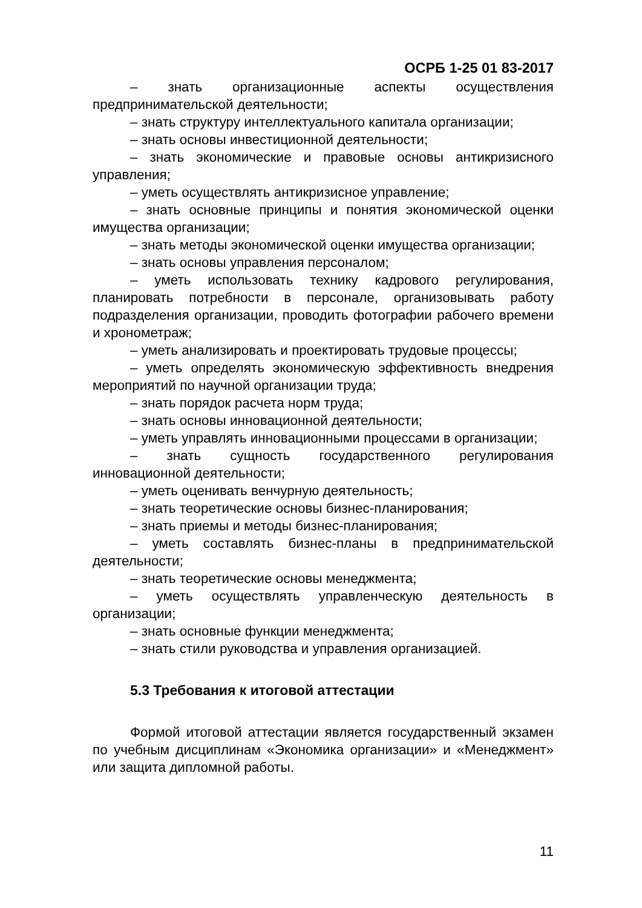ОСРБ 1-25 01 83-2017
– знать организационные аспекты осуществления предпринимательской деятельности;
– знать структуру интеллектуального капитала организации;
– знать основы инвестиционной деятельности;
– знать экономические и правовые основы антикризисного управления;
– уметь осуществлять антикризисное управление;
– знать основные принципы и понятия экономической оценки имущества организации;
– знать методы экономической оценки имущества организации;
– знать основы управления персоналом;
– уметь использовать технику кадрового регулирования, планировать потребности в персонале, организовывать работу подразделения организации, проводить фотографии рабочего времени и хронометраж;
– уметь анализировать и проектировать трудовые процессы;
– уметь определять экономическую эффективность внедрения мероприятий по научной организации труда;
– знать порядок расчета норм труда;
– знать основы инновационной деятельности;
– уметь управлять инновационными процессами в организации;
– знать сущность государственного регулирования инновационной деятельности;
– уметь оценивать венчурную деятельность;
– знать теоретические основы бизнес-планирования;
– знать приемы и методы бизнес-планирования;
– уметь составлять бизнес-планы в предпринимательской деятельности;
– знать теоретические основы менеджмента;
– уметь осуществлять управленческую деятельность в организации;
– знать основные функции менеджмента;
– знать стили руководства и управления организацией.
5.3 Требования к итоговой аттестации
Формой итоговой аттестации является государственный экзамен по учебным дисциплинам «Экономика организации» и «Менеджмент» или защита дипломной работы.
11